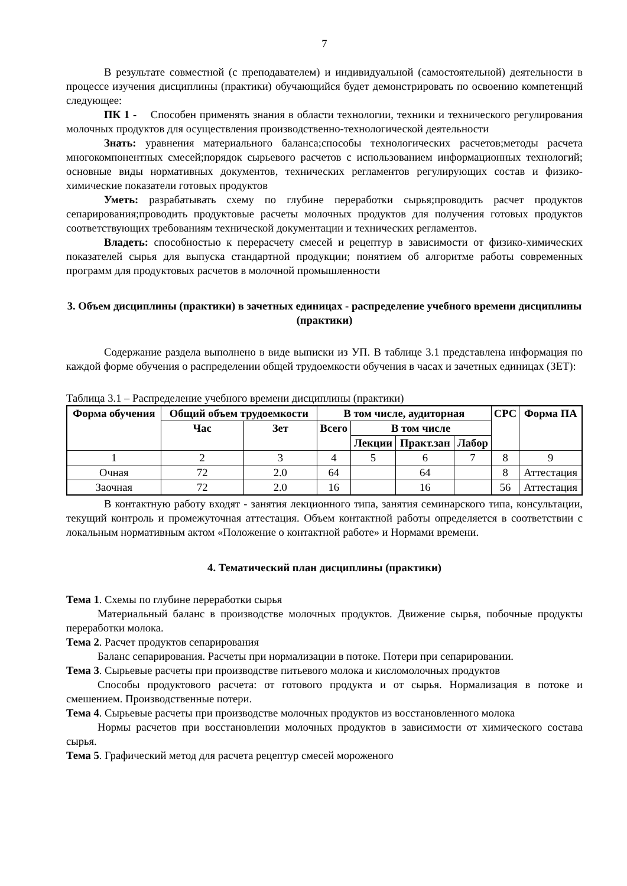7
В результате совместной (с преподавателем) и индивидуальной (самостоятельной) деятельности в процессе изучения дисциплины (практики) обучающийся будет демонстрировать по освоению компетенций следующее:
ПК 1 - Способен применять знания в области технологии, техники и технического регулирования молочных продуктов для осуществления производственно-технологической деятельности
Знать: уравнения материального баланса;способы технологических расчетов;методы расчета многокомпонентных смесей;порядок сырьевого расчетов с использованием информационных технологий; основные виды нормативных документов, технических регламентов регулирующих состав и физико-химические показатели готовых продуктов
Уметь: разрабатывать схему по глубине переработки сырья;проводить расчет продуктов сепарирования;проводить продуктовые расчеты молочных продуктов для получения готовых продуктов соответствующих требованиям технической документации и технических регламентов.
Владеть: способностью к перерасчету смесей и рецептур в зависимости от физико-химических показателей сырья для выпуска стандартной продукции; понятием об алгоритме работы современных программ для продуктовых расчетов в молочной промышленности
3. Объем дисциплины (практики) в зачетных единицах - распределение учебного времени дисциплины (практики)
Содержание раздела выполнено в виде выписки из УП. В таблице 3.1 представлена информация по каждой форме обучения о распределении общей трудоемкости обучения в часах и зачетных единицах (ЗЕТ):
Таблица 3.1 – Распределение учебного времени дисциплины (практики)
| Форма обучения | Общий объем трудоемкости | | В том числе, аудиторная | | | | СРС | Форма ПА |
| --- | --- | --- | --- | --- | --- | --- | --- | --- |
| | Час | Зет | Всего | В том числе | | | | |
| | | | | Лекции | Практ.зан | Лабор | | |
| 1 | 2 | 3 | 4 | 5 | 6 | 7 | 8 | 9 |
| Очная | 72 | 2.0 | 64 | | 64 | | 8 | Аттестация |
| Заочная | 72 | 2.0 | 16 | | 16 | | 56 | Аттестация |
В контактную работу входят - занятия лекционного типа, занятия семинарского типа, консультации, текущий контроль и промежуточная аттестация. Объем контактной работы определяется в соответствии с локальным нормативным актом «Положение о контактной работе» и Нормами времени.
4. Тематический план дисциплины (практики)
Тема 1. Схемы по глубине переработки сырья
Материальный баланс в производстве молочных продуктов. Движение сырья, побочные продукты переработки молока.
Тема 2. Расчет продуктов сепарирования
Баланс сепарирования. Расчеты при нормализации в потоке. Потери при сепарировании.
Тема 3. Сырьевые расчеты при производстве питьевого молока и кисломолочных продуктов
Способы продуктового расчета: от готового продукта и от сырья. Нормализация в потоке и смешением. Производственные потери.
Тема 4. Сырьевые расчеты при производстве молочных продуктов из восстановленного молока
Нормы расчетов при восстановлении молочных продуктов в зависимости от химического состава сырья.
Тема 5. Графический метод для расчета рецептур смесей мороженого